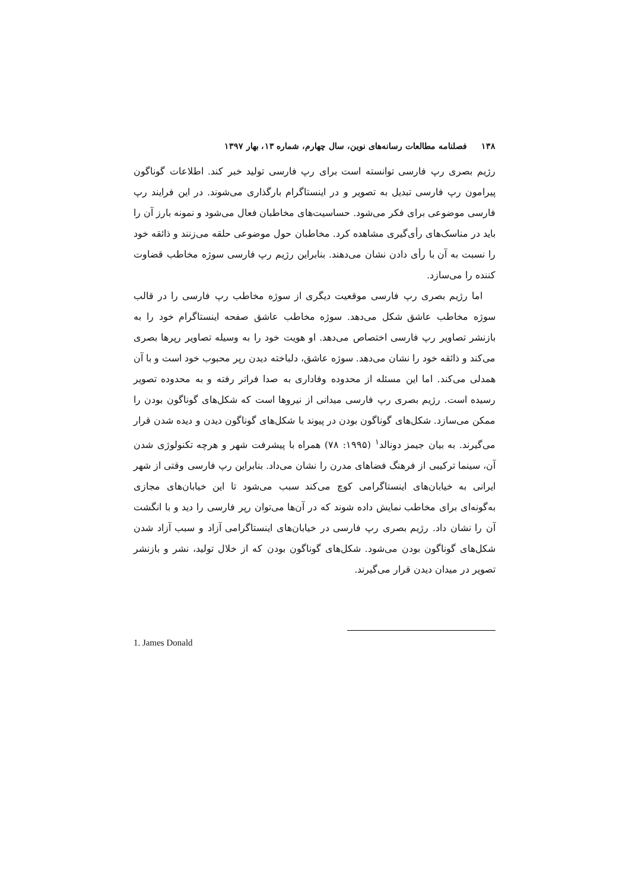۱۳۸ فصلنامه مطالعات رسانه‌های نوین، سال چهارم، شماره ۱۳، بهار ۱۳۹۷
رژیم بصری رپ فارسی توانسته است برای رپ فارسی تولید خبر کند. اطلاعات گوناگون پیرامون رپ فارسی تبدیل به تصویر و در اینستاگرام بارگذاری می‌شوند. در این فرایند رپ فارسی موضوعی برای فکر می‌شود. حساسیت‌های مخاطبان فعال می‌شود و نمونه بارز آن را باید در مناسک‌های رأی‌گیری مشاهده کرد. مخاطبان حول موضوعی حلقه می‌زنند و ذائقه خود را نسبت به آن با رأی دادن نشان می‌دهند. بنابراین رژیم رپ فارسی سوژه مخاطب قضاوت کننده را می‌سازد.
اما رژیم بصری رپ فارسی موقعیت دیگری از سوژه مخاطب رپ فارسی را در قالب سوژه مخاطب عاشق شکل می‌دهد. سوژه مخاطب عاشق صفحه اینستاگرام خود را به بازنشر تصاویر رپ فارسی اختصاص می‌دهد. او هویت خود را به وسیله تصاویر رپرها بصری می‌کند و ذائقه خود را نشان می‌دهد. سوژه عاشق، دلباخته دیدن رپر محبوب خود است و با آن همدلی می‌کند. اما این مسئله از محدوده وفاداری به صدا فراتر رفته و به محدوده تصویر رسیده است. رژیم بصری رپ فارسی میدانی از نیروها است که شکل‌های گوناگون بودن را ممکن می‌سازد. شکل‌های گوناگون بودن در پیوند با شکل‌های گوناگون دیدن و دیده شدن قرار می‌گیرند. به بیان جیمز دونالد<sup>۱</sup> (۱۹۹۵: ۷۸) همراه با پیشرفت شهر و هرچه تکنولوژی شدن آن، سینما ترکیبی از فرهنگ فضاهای مدرن را نشان می‌داد. بنابراین رپ فارسی وقتی از شهر ایرانی به خیابان‌های اینستاگرامی کوچ می‌کند سبب می‌شود تا این خیابان‌های مجازی به‌گونه‌ای برای مخاطب نمایش داده شوند که در آن‌ها می‌توان رپر فارسی را دید و با انگشت آن را نشان داد. رژیم بصری رپ فارسی در خیابان‌های اینستاگرامی آزاد و سبب آزاد شدن شکل‌های گوناگون بودن می‌شود. شکل‌های گوناگون بودن که از خلال تولید، نشر و بازنشر تصویر در میدان دیدن قرار می‌گیرند.
1. James Donald